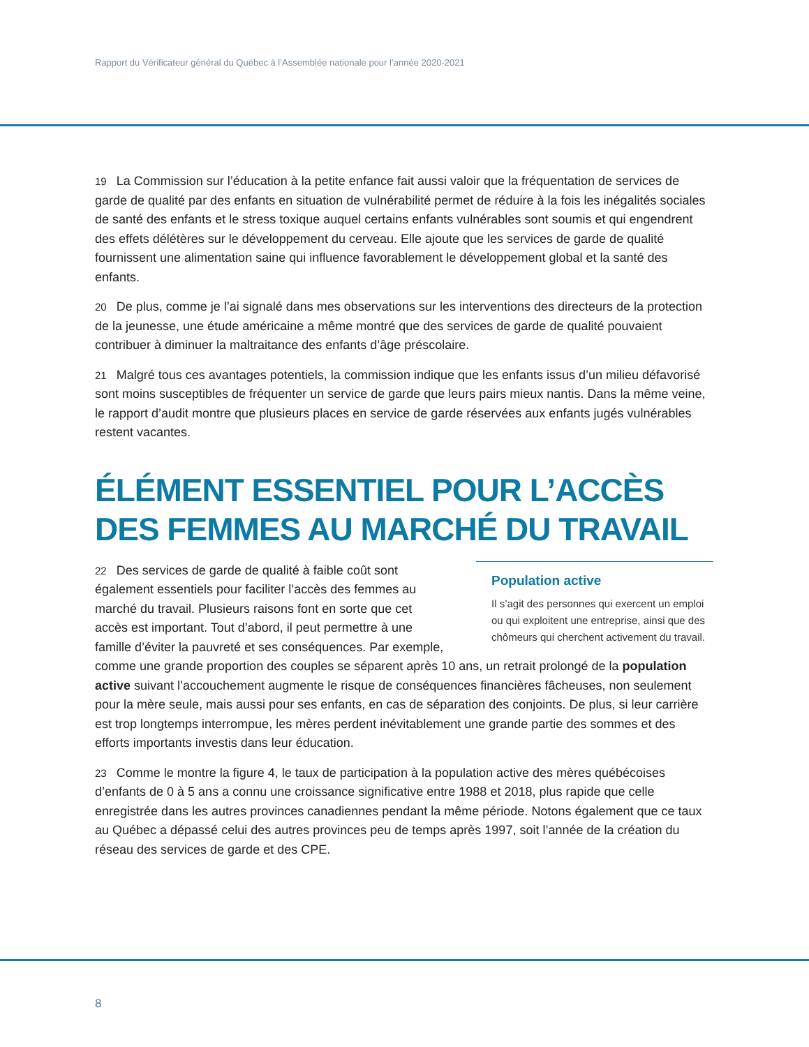Rapport du Vérificateur général du Québec à l’Assemblée nationale pour l’année 2020-2021
19 La Commission sur l’éducation à la petite enfance fait aussi valoir que la fréquentation de services de garde de qualité par des enfants en situation de vulnérabilité permet de réduire à la fois les inégalités sociales de santé des enfants et le stress toxique auquel certains enfants vulnérables sont soumis et qui engendrent des effets délétères sur le développement du cerveau. Elle ajoute que les services de garde de qualité fournissent une alimentation saine qui influence favorablement le développement global et la santé des enfants.
20 De plus, comme je l’ai signalé dans mes observations sur les interventions des directeurs de la protection de la jeunesse, une étude américaine a même montré que des services de garde de qualité pouvaient contribuer à diminuer la maltraitance des enfants d’âge préscolaire.
21 Malgré tous ces avantages potentiels, la commission indique que les enfants issus d’un milieu défavorisé sont moins susceptibles de fréquenter un service de garde que leurs pairs mieux nantis. Dans la même veine, le rapport d’audit montre que plusieurs places en service de garde réservées aux enfants jugés vulnérables restent vacantes.
ÉLÉMENT ESSENTIEL POUR L’ACCÈS
DES FEMMES AU MARCHÉ DU TRAVAIL
Population active
Il s’agit des personnes qui exercent un emploi ou qui exploitent une entreprise, ainsi que des chômeurs qui cherchent activement du travail.
22 Des services de garde de qualité à faible coût sont également essentiels pour faciliter l’accès des femmes au marché du travail. Plusieurs raisons font en sorte que cet accès est important. Tout d’abord, il peut permettre à une famille d’éviter la pauvreté et ses conséquences. Par exemple, comme une grande proportion des couples se séparent après 10 ans, un retrait prolongé de la population active suivant l’accouchement augmente le risque de conséquences financières fâcheuses, non seulement pour la mère seule, mais aussi pour ses enfants, en cas de séparation des conjoints. De plus, si leur carrière est trop longtemps interrompue, les mères perdent inévitablement une grande partie des sommes et des efforts importants investis dans leur éducation.
23 Comme le montre la figure 4, le taux de participation à la population active des mères québécoises d’enfants de 0 à 5 ans a connu une croissance significative entre 1988 et 2018, plus rapide que celle enregistrée dans les autres provinces canadiennes pendant la même période. Notons également que ce taux au Québec a dépassé celui des autres provinces peu de temps après 1997, soit l’année de la création du réseau des services de garde et des CPE.
8